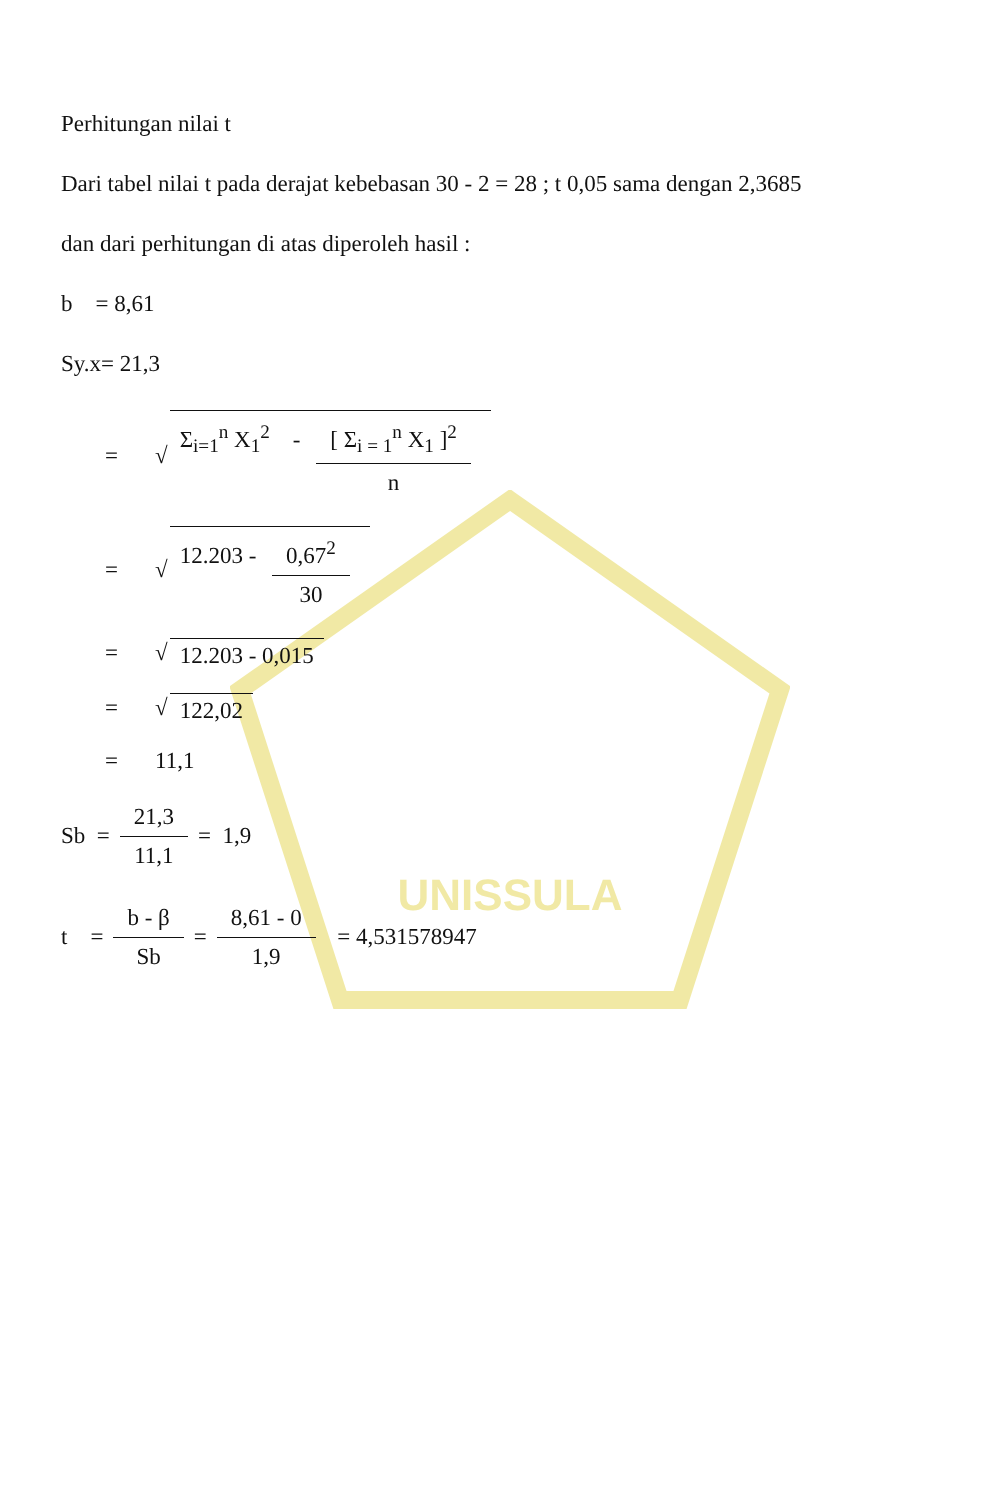UNISSULA
Perhitungan nilai t
Dari tabel nilai t pada derajat kebebasan 30 - 2 = 28 ; t 0,05 sama dengan 2,3685
dan dari perhitungan di atas diperoleh hasil :
b = 8,61
Sy.x= 21,3
= √ Σ<sub>i=1</sub><sup>n</sup> X<sub>1</sub><sup>2</sup> - [ Σ<sub>i = 1</sub><sup>n</sup> X<sub>1</sub> ]<sup>2</sup> n
= √ 12.203 - 0,67<sup>2</sup> 30
= √ 12.203 - 0,015
= √ 122,02
= 11,1
Sb = 21,3 11,1 = 1,9
t = b - β Sb = 8,61 - 0 1,9 = 4,531578947